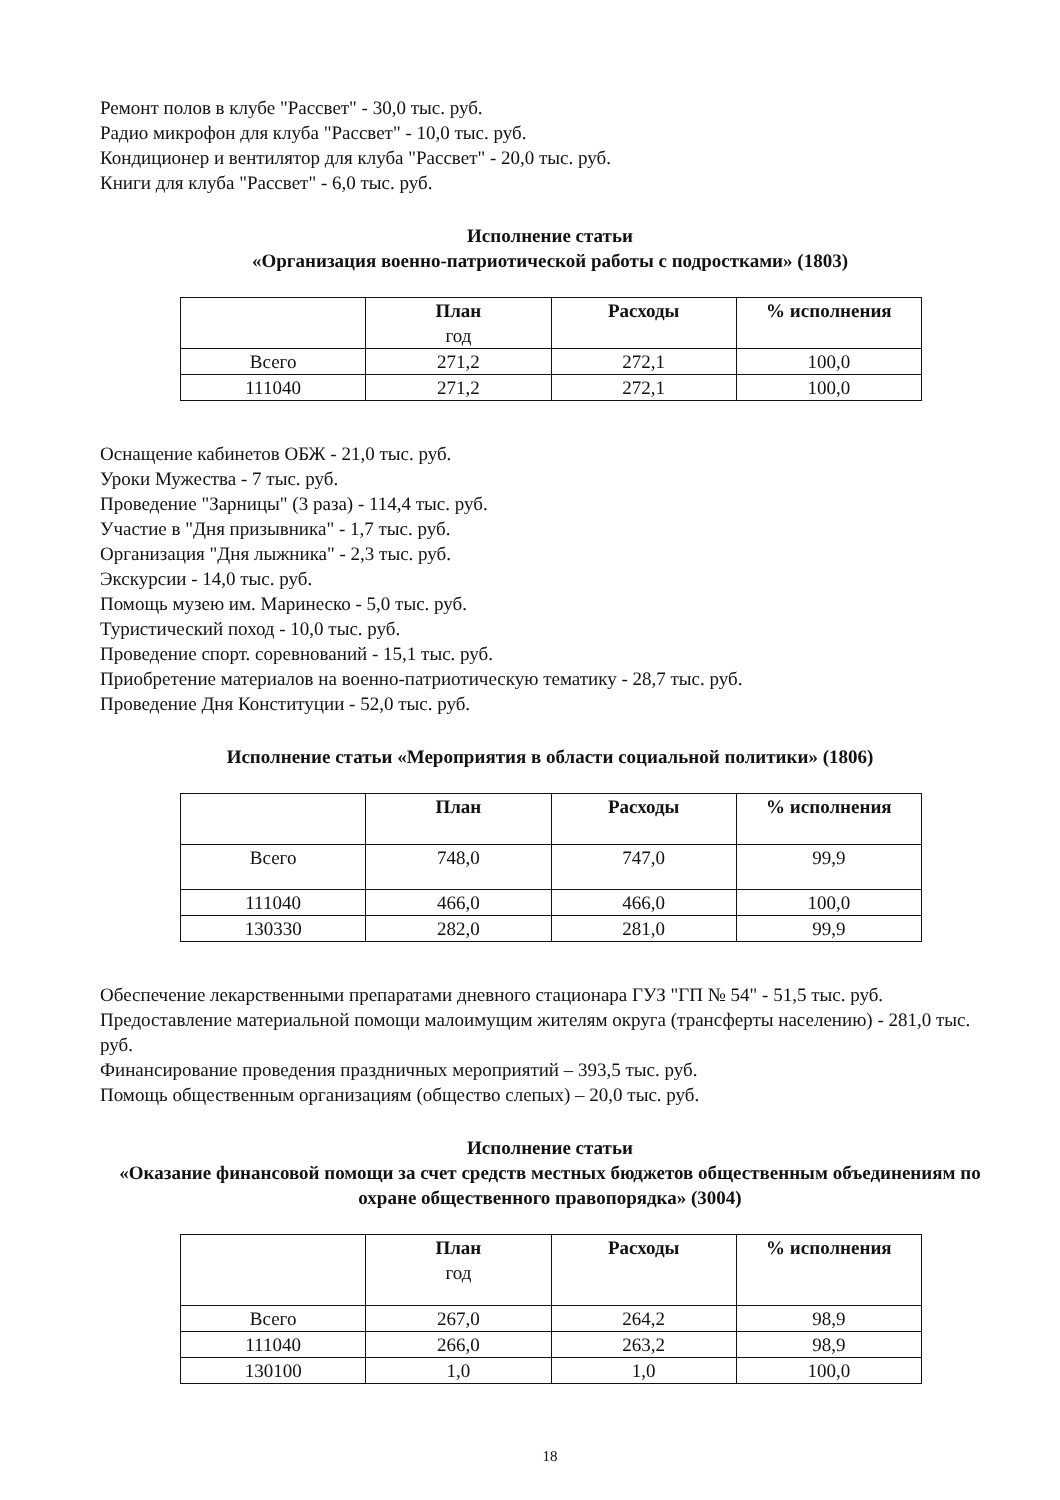Ремонт полов в клубе "Рассвет" - 30,0 тыс. руб.
Радио микрофон для клуба "Рассвет" - 10,0 тыс. руб.
Кондиционер и вентилятор для клуба "Рассвет" - 20,0 тыс. руб.
Книги для клуба "Рассвет" - 6,0 тыс. руб.
Исполнение статьи
«Организация военно-патриотической работы с подростками» (1803)
| | План год | Расходы | % исполнения |
| --- | --- | --- | --- |
| Всего | 271,2 | 272,1 | 100,0 |
| 111040 | 271,2 | 272,1 | 100,0 |
Оснащение кабинетов ОБЖ - 21,0 тыс. руб.
Уроки Мужества - 7 тыс. руб.
Проведение "Зарницы" (3 раза) - 114,4 тыс. руб.
Участие в "Дня призывника" - 1,7 тыс. руб.
Организация "Дня лыжника" - 2,3 тыс. руб.
Экскурсии - 14,0 тыс. руб.
Помощь музею им. Маринеско - 5,0 тыс. руб.
Туристический поход - 10,0 тыс. руб.
Проведение спорт. соревнований - 15,1 тыс. руб.
Приобретение материалов на военно-патриотическую тематику - 28,7 тыс. руб.
Проведение Дня Конституции - 52,0 тыс. руб.
Исполнение статьи «Мероприятия в области социальной политики» (1806)
| | План | Расходы | % исполнения |
| --- | --- | --- | --- |
| Всего | 748,0 | 747,0 | 99,9 |
| 111040 | 466,0 | 466,0 | 100,0 |
| 130330 | 282,0 | 281,0 | 99,9 |
Обеспечение лекарственными препаратами дневного стационара ГУЗ "ГП № 54" - 51,5 тыс. руб.
Предоставление материальной помощи малоимущим жителям округа (трансферты населению) - 281,0 тыс. руб.
Финансирование проведения праздничных мероприятий – 393,5 тыс. руб.
Помощь общественным организациям (общество слепых) – 20,0 тыс. руб.
Исполнение статьи
«Оказание финансовой помощи за счет средств местных бюджетов общественным объединениям по охране общественного правопорядка» (3004)
| | План год | Расходы | % исполнения |
| --- | --- | --- | --- |
| Всего | 267,0 | 264,2 | 98,9 |
| 111040 | 266,0 | 263,2 | 98,9 |
| 130100 | 1,0 | 1,0 | 100,0 |
18